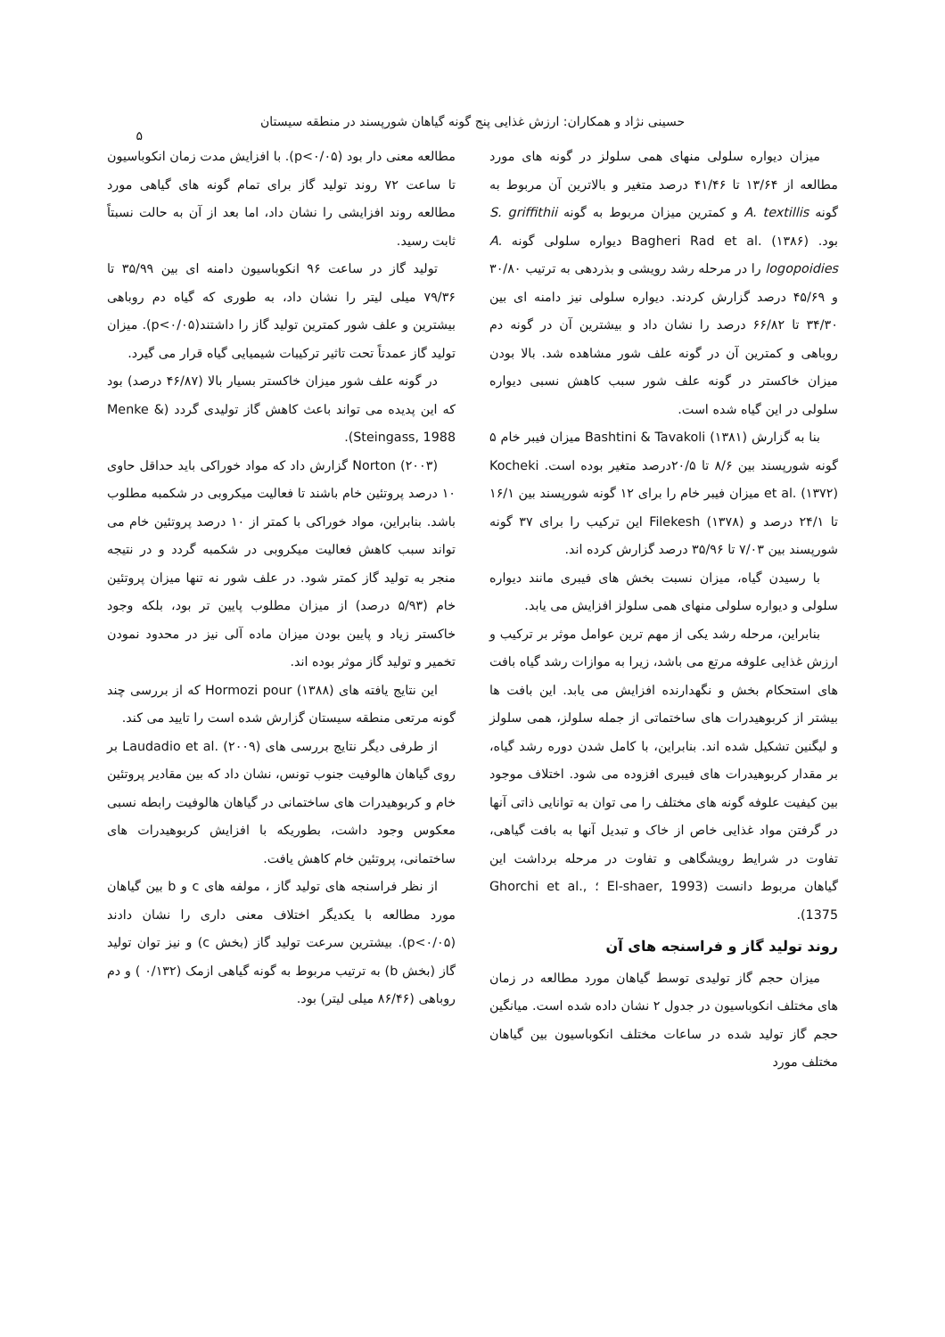حسینی نژاد و همکاران: ارزش غذایی پنج گونه گیاهان شورپسند در منطقه سیستان
۵
میزان دیواره سلولی منهای همی سلولز در گونه های مورد مطالعه از ۱۳/۶۴ تا ۴۱/۴۶ درصد متغیر و بالاترین آن مربوط به گونه A. textillis و کمترین میزان مربوط به گونه S. griffithii بود. Bagheri Rad et al. (۱۳۸۶) دیواره سلولی گونه A. logopoidies را در مرحله رشد رویشی و بذردهی به ترتیب ۳۰/۸۰ و ۴۵/۶۹ درصد گزارش کردند. دیواره سلولی نیز دامنه ای بین ۳۴/۳۰ تا ۶۶/۸۲ درصد را نشان داد و بیشترین آن در گونه دم روباهی و کمترین آن در گونه علف شور مشاهده شد. بالا بودن میزان خاکستر در گونه علف شور سبب کاهش نسبی دیواره سلولی در این گیاه شده است.
بنا به گزارش Bashtini & Tavakoli (۱۳۸۱) میزان فیبر خام ۵ گونه شورپسند بین ۸/۶ تا ۲۰/۵درصد متغیر بوده است. Kocheki et al. (۱۳۷۲) میزان فیبر خام را برای ۱۲ گونه شورپسند بین ۱۶/۱ تا ۲۴/۱ درصد و Filekesh (۱۳۷۸) این ترکیب را برای ۳۷ گونه شورپسند بین ۷/۰۳ تا ۳۵/۹۶ درصد گزارش کرده اند.
با رسیدن گیاه، میزان نسبت بخش های فیبری مانند دیواره سلولی و دیواره سلولی منهای همی سلولز افزایش می یابد.
بنابراین، مرحله رشد یکی از مهم ترین عوامل موثر بر ترکیب و ارزش غذایی علوفه مرتع می باشد، زیرا به موازات رشد گیاه بافت های استحکام بخش و نگهدارنده افزایش می یابد. این بافت ها بیشتر از کربوهیدرات های ساختماتی از جمله سلولز، همی سلولز و لیگنین تشکیل شده اند. بنابراین، با کامل شدن دوره رشد گیاه، بر مقدار کربوهیدرات های فیبری افزوده می شود. اختلاف موجود بین کیفیت علوفه گونه های مختلف را می توان به توانایی ذاتی آنها در گرفتن مواد غذایی خاص از خاک و تبدیل آنها به بافت گیاهی، تفاوت در شرایط رویشگاهی و تفاوت در مرحله برداشت این گیاهان مربوط دانست (El-shaer, 1993 ؛ Ghorchi et al., 1375).
روند تولید گاز و فراسنجه های آن
میزان حجم گاز تولیدی توسط گیاهان مورد مطالعه در زمان های مختلف انکوباسیون در جدول ۲ نشان داده شده است. میانگین حجم گاز تولید شده در ساعات مختلف انکوباسیون بین گیاهان مختلف مورد
مطالعه معنی دار بود (p<۰/۰۵). با افزایش مدت زمان انکوباسیون تا ساعت ۷۲ روند تولید گاز برای تمام گونه های گیاهی مورد مطالعه روند افزایشی را نشان داد، اما بعد از آن به حالت نسبتاً ثابت رسید.
تولید گاز در ساعت ۹۶ انکوباسیون دامنه ای بین ۳۵/۹۹ تا ۷۹/۳۶ میلی لیتر را نشان داد، به طوری که گیاه دم روباهی بیشترین و علف شور کمترین تولید گاز را داشتند(p<۰/۰۵). میزان تولید گاز عمدتاً تحت تاثیر ترکیبات شیمیایی گیاه قرار می گیرد.
در گونه علف شور میزان خاکستر بسیار بالا (۴۶/۸۷ درصد) بود که این پدیده می تواند باعث کاهش گاز تولیدی گردد (Menke & Steingass, 1988).
Norton (۲۰۰۳) گزارش داد که مواد خوراکی باید حداقل حاوی ۱۰ درصد پروتئین خام باشند تا فعالیت میکروبی در شکمبه مطلوب باشد. بنابراین، مواد خوراکی با کمتر از ۱۰ درصد پروتئین خام می تواند سبب کاهش فعالیت میکروبی در شکمبه گردد و در نتیجه منجر به تولید گاز کمتر شود. در علف شور نه تنها میزان پروتئین خام (۵/۹۳ درصد) از میزان مطلوب پایین تر بود، بلکه وجود خاکستر زیاد و پایین بودن میزان ماده آلی نیز در محدود نمودن تخمیر و تولید گاز موثر بوده اند.
این نتایج یافته های Hormozi pour (۱۳۸۸) که از بررسی چند گونه مرتعی منطقه سیستان گزارش شده است را تایید می کند.
از طرفی دیگر نتایج بررسی های Laudadio et al. (۲۰۰۹) بر روی گیاهان هالوفیت جنوب تونس، نشان داد که بین مقادیر پروتئین خام و کربوهیدرات های ساختمانی در گیاهان هالوفیت رابطه نسبی معکوس وجود داشت، بطوریکه با افزایش کربوهیدرات های ساختمانی، پروتئین خام کاهش یافت.
از نظر فراسنجه های تولید گاز ، مولفه های c و b بین گیاهان مورد مطالعه با یکدیگر اختلاف معنی داری را نشان دادند (p<۰/۰۵). بیشترین سرعت تولید گاز (بخش c) و نیز توان تولید گاز (بخش b) به ترتیب مربوط به گونه گیاهی ازمک (۰/۱۳۲ ) و دم روباهی (۸۶/۴۶ میلی لیتر) بود.